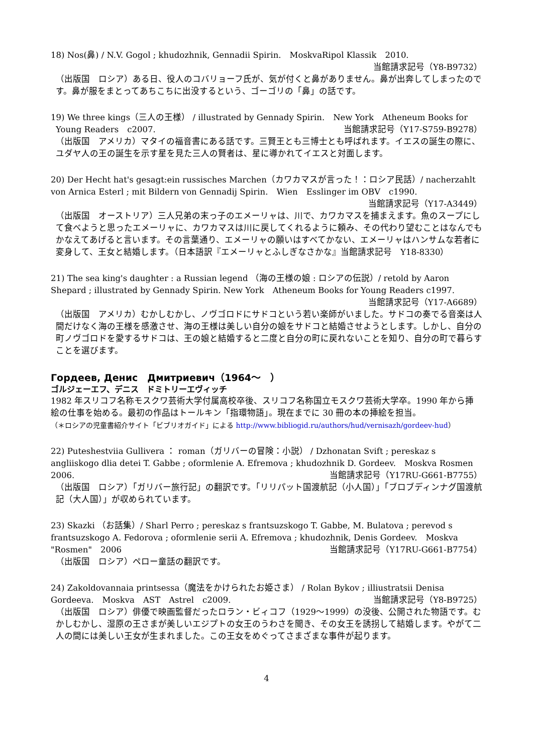18) Nos(鼻) / N.V. Gogol ; khudozhnik, Gennadii Spirin.　MoskvaRipol Klassik　2010.
当館請求記号（Y8-B9732）
（出版国　ロシア）ある日、役人のコバリョーフ氏が、気が付くと鼻がありません。鼻が出奔してしまったのです。鼻が服をまとってあちこちに出没するという、ゴーゴリの「鼻」の話です。
19) We three kings（三人の王様） / illustrated by Gennady Spirin.　New York　Atheneum Books for Young Readers　c2007. 当館請求記号（Y17-S759-B9278）
（出版国　アメリカ）マタイの福音書にある話です。三賢王とも三博士とも呼ばれます。イエスの誕生の際に、ユダヤ人の王の誕生を示す星を見た三人の賢者は、星に導かれてイエスと対面します。
20) Der Hecht hat's gesagt:ein russisches Marchen（カワカマスが言った！：ロシア民話）/ nacherzahlt von Arnica Esterl ; mit Bildern von Gennadij Spirin.　Wien　Esslinger im OBV　c1990.
当館請求記号（Y17-A3449）
（出版国　オーストリア）三人兄弟の末っ子のエメーリャは、川で、カワカマスを捕まえます。魚のスープにして食べようと思ったエメーリャに、カワカマスは川に戻してくれるように頼み、その代わり望むことはなんでもかなえてあげると言います。その言葉通り、エメーリャの願いはすべてかない、エメーリャはハンサムな若者に変身して、王女と結婚します。（日本語訳『エメーリャとふしぎなさかな』当館請求記号　Y18-8330）
21) The sea king's daughter : a Russian legend （海の王様の娘 : ロシアの伝説）/ retold by Aaron Shepard ; illustrated by Gennady Spirin. New York　Atheneum Books for Young Readers c1997.
当館請求記号（Y17-A6689）
（出版国　アメリカ）むかしむかし、ノヴゴロドにサドコという若い楽師がいました。サドコの奏でる音楽は人間だけなく海の王様を感激させ、海の王様は美しい自分の娘をサドコと結婚させようとします。しかし、自分の町ノヴゴロドを愛するサドコは、王の娘と結婚すると二度と自分の町に戻れないことを知り、自分の町で暮らすことを選びます。
Гордеев, Денис　Дмитриевич（1964～　）
ゴルジェーエフ、デニス　ドミトリーエヴィッチ
1982 年スリコフ名称モスクワ芸術大学付属高校卒後、スリコフ名称国立モスクワ芸術大学卒。1990 年から挿絵の仕事を始める。最初の作品はトールキン「指環物語」。現在までに 30 冊の本の挿絵を担当。
（＊ロシアの児童書紹介サイト「ビブリオガイド」による http://www.bibliogid.ru/authors/hud/vernisazh/gordeev-hud）
22) Puteshestviia Gullivera ： roman（ガリバーの冒険：小説） / Dzhonatan Svift ; pereskaz s angliiskogo dlia detei T. Gabbe ; oformlenie A. Efremova ; khudozhnik D. Gordeev.　Moskva Rosmen　2006. 当館請求記号（Y17RU-G661-B7755）
（出版国　ロシア）「ガリバー旅行記」の翻訳です。「リリパット国渡航記（小人国）」「ブロブディンナグ国渡航記（大人国）」が収められています。
23) Skazki （お話集）/ Sharl Perro ; pereskaz s frantsuzskogo T. Gabbe, M. Bulatova ; perevod s frantsuzskogo A. Fedorova ; oformlenie serii A. Efremova ; khudozhnik, Denis Gordeev.　Moskva "Rosmen"　2006 当館請求記号（Y17RU-G661-B7754）
（出版国　ロシア）ペロー童話の翻訳です。
24) Zakoldovannaia printsessa（魔法をかけられたお姫さま） / Rolan Bykov ; illiustratsii Denisa Gordeeva.　Moskva　AST　Astrel　c2009. 当館請求記号（Y8-B9725）
（出版国　ロシア）俳優で映画監督だったロラン・ビィコフ（1929～1999）の没後、公開された物語です。むかしむかし、湿原の王さまが美しいエジプトの女王のうわさを聞き、その女王を誘拐して結婚します。やがて二人の間には美しい王女が生まれました。この王女をめぐってさまざまな事件が起ります。
4